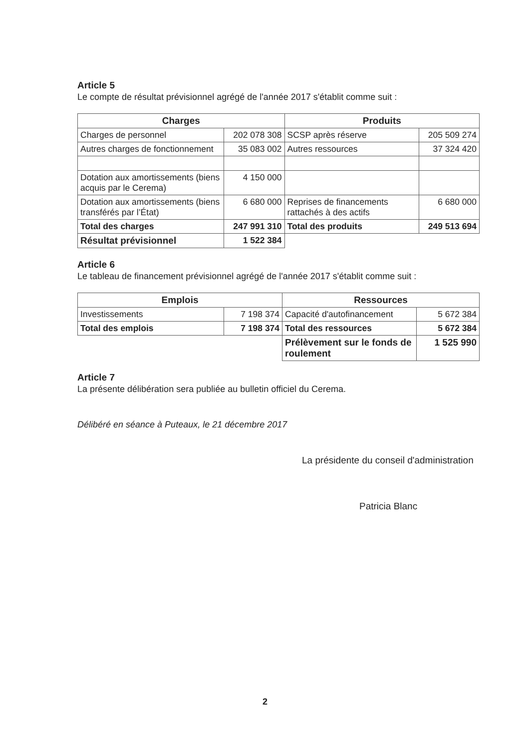Article 5
Le compte de résultat prévisionnel agrégé de l'année 2017 s'établit comme suit :
| Charges | | Produits | |
| --- | --- | --- | --- |
| Charges de personnel | 202 078 308 | SCSP après réserve | 205 509 274 |
| Autres charges de fonctionnement | 35 083 002 | Autres ressources | 37 324 420 |
| Dotation aux amortissements (biens acquis par le Cerema) | 4 150 000 | | |
| Dotation aux amortissements (biens transférés par l’État) | 6 680 000 | Reprises de financements rattachés à des actifs | 6 680 000 |
| Total des charges | 247 991 310 | Total des produits | 249 513 694 |
| Résultat prévisionnel | 1 522 384 | | |
Article 6
Le tableau de financement prévisionnel agrégé de l'année 2017 s'établit comme suit :
| Emplois | | Ressources | |
| --- | --- | --- | --- |
| Investissements | 7 198 374 | Capacité d'autofinancement | 5 672 384 |
| Total des emplois | 7 198 374 | Total des ressources | 5 672 384 |
| | | Prélèvement sur le fonds de roulement | 1 525 990 |
Article 7
La présente délibération sera publiée au bulletin officiel du Cerema.
Délibéré en séance à Puteaux, le 21 décembre 2017
La présidente du conseil d'administration
Patricia Blanc
2